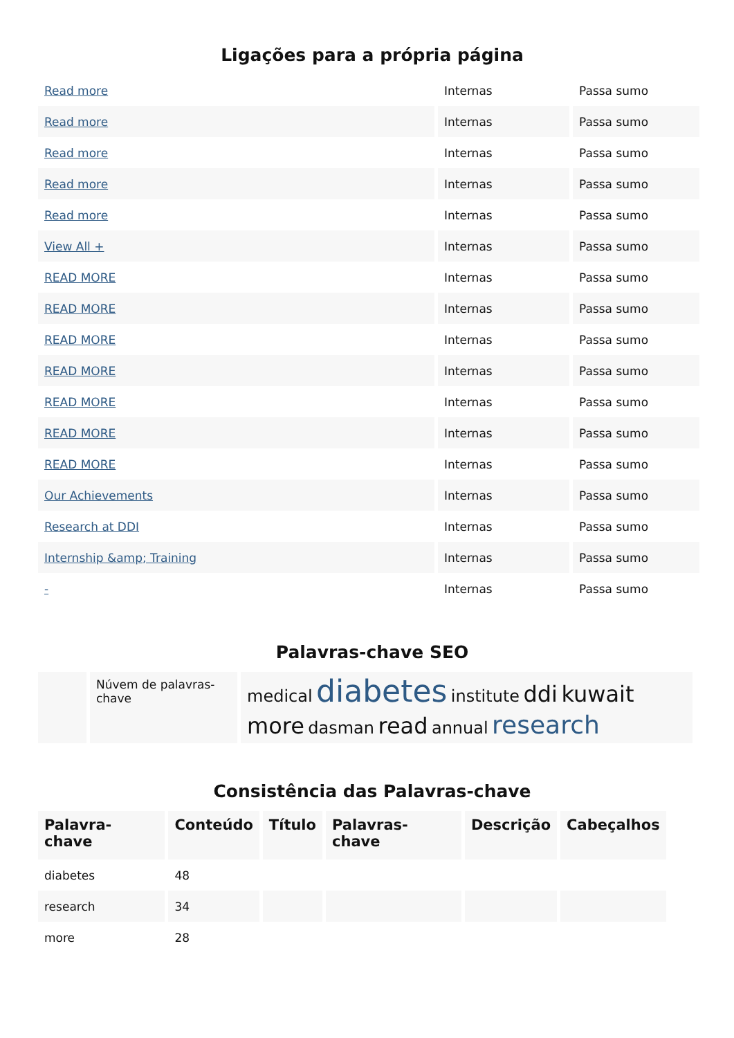Ligações para a própria página
| Read more | Internas | Passa sumo |
| Read more | Internas | Passa sumo |
| Read more | Internas | Passa sumo |
| Read more | Internas | Passa sumo |
| Read more | Internas | Passa sumo |
| View All + | Internas | Passa sumo |
| READ MORE | Internas | Passa sumo |
| READ MORE | Internas | Passa sumo |
| READ MORE | Internas | Passa sumo |
| READ MORE | Internas | Passa sumo |
| READ MORE | Internas | Passa sumo |
| READ MORE | Internas | Passa sumo |
| READ MORE | Internas | Passa sumo |
| Our Achievements | Internas | Passa sumo |
| Research at DDI | Internas | Passa sumo |
| Internship &amp; Training | Internas | Passa sumo |
| - | Internas | Passa sumo |
Palavras-chave SEO
| | Núvem de palavras-chave | medical diabetes institute ddi kuwait more dasman read annual research |
Consistência das Palavras-chave
| Palavra-chave | Conteúdo | Título | Palavras-chave | Descrição | Cabeçalhos |
| --- | --- | --- | --- | --- | --- |
| diabetes | 48 | | | | |
| research | 34 | | | | |
| more | 28 | | | | |